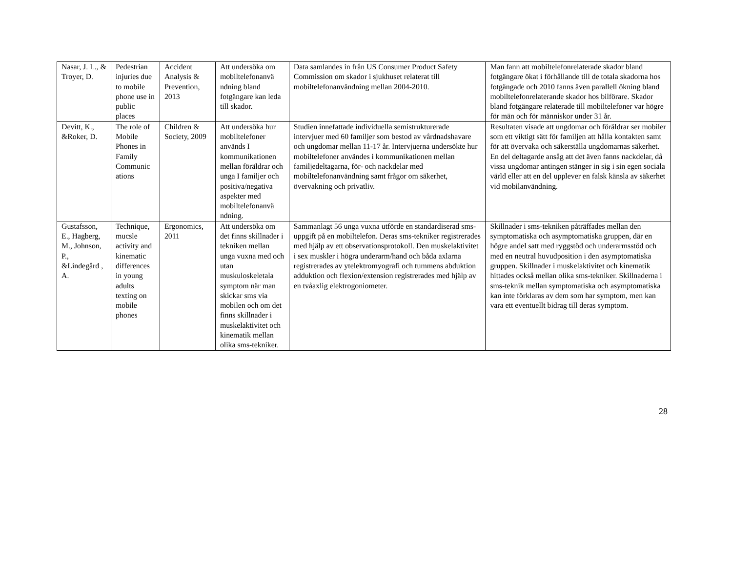| Nasar, J. L., & Troyer, D. | Pedestrian injuries due to mobile phone use in public places | Accident Analysis & Prevention, 2013 | Att undersöka om mobiltelefonanvä ndning bland fotgängare kan leda till skador. | Data samlandes in från US Consumer Product Safety Commission om skador i sjukhuset relaterat till mobiltelefonanvändning mellan 2004-2010. | Man fann att mobiltelefonrelaterade skador bland fotgängare ökat i förhållande till de totala skadorna hos fotgängade och 2010 fanns även parallell ökning bland mobiltelefonrelaterande skador hos bilförare. Skador bland fotgängare relaterade till mobiltelefoner var högre för män och för människor under 31 år. |
| Devitt, K., &Roker, D. | The role of Mobile Phones in Family Communic ations | Children & Society, 2009 | Att undersöka hur mobiltelefoner används I kommunikationen mellan föräldrar och unga I familjer och positiva/negativa aspekter med mobiltelefonanvä ndning. | Studien innefattade individuella semistrukturerade intervjuer med 60 familjer som bestod av vårdnadshavare och ungdomar mellan 11-17 år. Intervjuerna undersökte hur mobiltelefoner användes i kommunikationen mellan familjedeltagarna, för- och nackdelar med mobiltelefonanvändning samt frågor om säkerhet, övervakning och privatliv. | Resultaten visade att ungdomar och föräldrar ser mobiler som ett viktigt sätt för familjen att hålla kontakten samt för att övervaka och säkerställa ungdomarnas säkerhet. En del deltagarde ansåg att det även fanns nackdelar, då vissa ungdomar antingen stänger in sig i sin egen sociala värld eller att en del upplever en falsk känsla av säkerhet vid mobilanvändning. |
| Gustafsson, E., Hagberg, M., Johnson, P., &Lindegård , A. | Technique, mucsle activity and kinematic differences in young adults texting on mobile phones | Ergonomics, 2011 | Att undersöka om det finns skillnader i tekniken mellan unga vuxna med och utan muskuloskeletala symptom när man skickar sms via mobilen och om det finns skillnader i muskelaktivitet och kinematik mellan olika sms-tekniker. | Sammanlagt 56 unga vuxna utförde en standardiserad sms- uppgift på en mobiltelefon. Deras sms-tekniker registrerades med hjälp av ett observationsprotokoll. Den muskelaktivitet i sex muskler i högra underarm/hand och båda axlarna registrerades av ytelektromyografi och tummens abduktion adduktion och flexion/extension registrerades med hjälp av en tvåaxlig elektrogoniometer. | Skillnader i sms-tekniken påträffades mellan den symptomatiska och asymptomatiska gruppen, där en högre andel satt med ryggstöd och underarmsstöd och med en neutral huvudposition i den asymptomatiska gruppen. Skillnader i muskelaktivitet och kinematik hittades också mellan olika sms-tekniker. Skillnaderna i sms-teknik mellan symptomatiska och asymptomatiska kan inte förklaras av dem som har symptom, men kan vara ett eventuellt bidrag till deras symptom. |
28